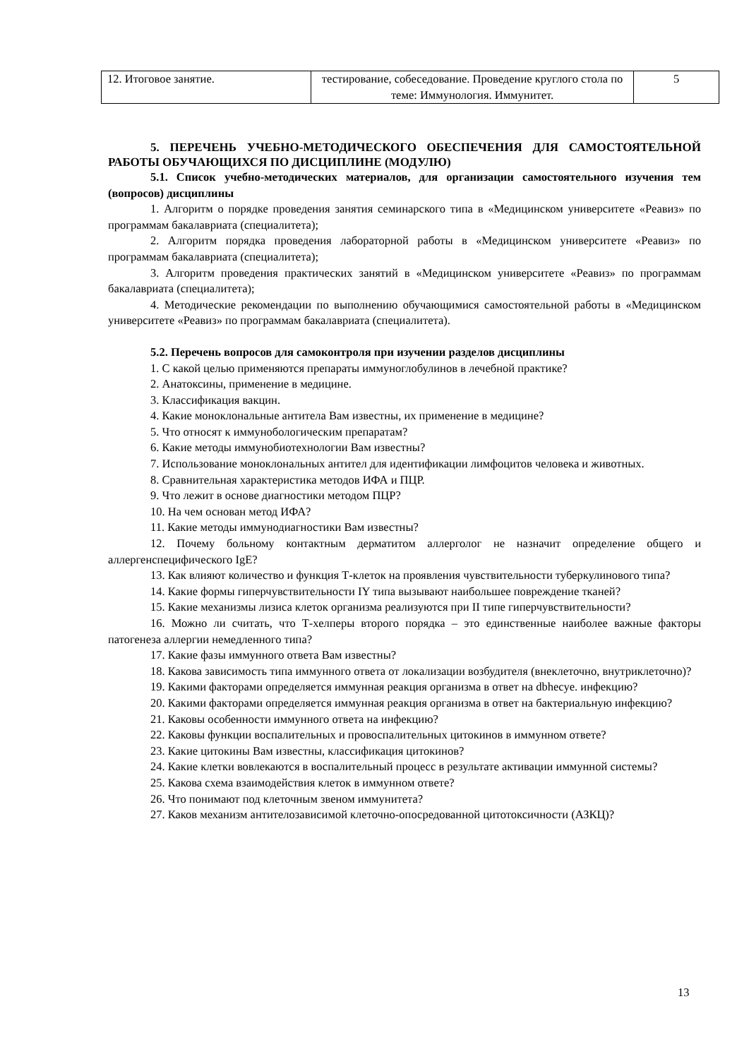| 12. Итоговое занятие. | тестирование, собеседование. Проведение круглого стола по теме: Иммунология. Иммунитет. | 5 |
5. ПЕРЕЧЕНЬ УЧЕБНО-МЕТОДИЧЕСКОГО ОБЕСПЕЧЕНИЯ ДЛЯ САМОСТОЯТЕЛЬНОЙ РАБОТЫ ОБУЧАЮЩИХСЯ ПО ДИСЦИПЛИНЕ (МОДУЛЮ)
5.1. Список учебно-методических материалов, для организации самостоятельного изучения тем (вопросов) дисциплины
1. Алгоритм о порядке проведения занятия семинарского типа в «Медицинском университете «Реавиз» по программам бакалавриата (специалитета);
2. Алгоритм порядка проведения лабораторной работы в «Медицинском университете «Реавиз» по программам бакалавриата (специалитета);
3. Алгоритм проведения практических занятий в «Медицинском университете «Реавиз» по программам бакалавриата (специалитета);
4. Методические рекомендации по выполнению обучающимися самостоятельной работы в «Медицинском университете «Реавиз» по программам бакалавриата (специалитета).
5.2. Перечень вопросов для самоконтроля при изучении разделов дисциплины
1. С какой целью применяются препараты иммуноглобулинов в лечебной практике?
2. Анатоксины, применение в медицине.
3. Классификация вакцин.
4. Какие моноклональные антитела Вам известны, их применение в медицине?
5. Что относят к иммунобологическим препаратам?
6. Какие методы иммунобиотехнологии Вам известны?
7. Использование моноклональных антител для идентификации лимфоцитов человека и животных.
8. Сравнительная характеристика методов ИФА и ПЦР.
9. Что лежит в основе диагностики методом ПЦР?
10. На чем основан метод ИФА?
11. Какие методы иммунодиагностики Вам известны?
12. Почему больному контактным дерматитом аллерголог не назначит определение общего и аллергенспецифического IgE?
13. Как влияют количество и функция Т-клеток на проявления чувствительности туберкулинового типа?
14. Какие формы гиперчувствительности IY типа вызывают наибольшее повреждение тканей?
15. Какие механизмы лизиса клеток организма реализуются при II типе гиперчувствительности?
16. Можно ли считать, что Т-хелперы второго порядка – это единственные наиболее важные факторы патогенеза аллергии немедленного типа?
17. Какие фазы иммунного ответа Вам известны?
18. Какова зависимость типа иммунного ответа от локализации возбудителя (внеклеточно, внутриклеточно)?
19. Какими факторами определяется иммунная реакция организма в ответ на dbhecye. инфекцию?
20. Какими факторами определяется иммунная реакция организма в ответ на бактериальную инфекцию?
21. Каковы особенности иммунного ответа на инфекцию?
22. Каковы функции воспалительных и провоспалительных цитокинов в иммунном ответе?
23. Какие цитокины Вам известны, классификация цитокинов?
24. Какие клетки вовлекаются в воспалительный процесс в результате активации иммунной системы?
25. Какова схема взаимодействия клеток в иммунном ответе?
26. Что понимают под клеточным звеном иммунитета?
27. Каков механизм антителозависимой клеточно-опосредованной цитотоксичности (АЗКЦ)?
13